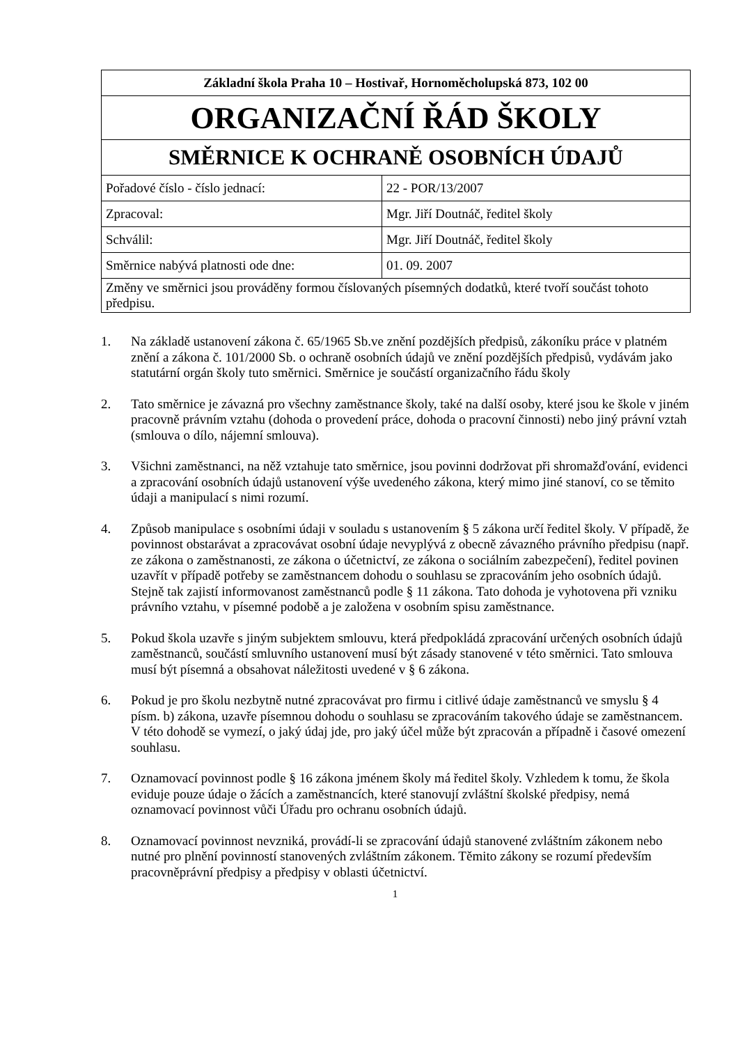| Základní škola Praha 10 – Hostivař, Hornoměcholupská 873, 102 00 | |
| ORGANIZAČNÍ ŘÁD ŠKOLY | |
| SMĚRNICE K OCHRANĚ OSOBNÍCH ÚDAJŮ | |
| Pořadové číslo - číslo jednací: | 22 - POR/13/2007 |
| Zpracoval: | Mgr. Jiří Doutnáč, ředitel školy |
| Schválil: | Mgr. Jiří Doutnáč, ředitel školy |
| Směrnice nabývá platnosti ode dne: | 01. 09. 2007 |
| Změny ve směrnici jsou prováděny formou číslovaných písemných dodatků, které tvoří součást tohoto předpisu. | |
1. Na základě ustanovení zákona č. 65/1965 Sb.ve znění pozdějších předpisů, zákoníku práce v platném znění a zákona č. 101/2000 Sb. o ochraně osobních údajů ve znění pozdějších předpisů, vydávám jako statutární orgán školy tuto směrnici. Směrnice je součástí organizačního řádu školy
2. Tato směrnice je závazná pro všechny zaměstnance školy, také na další osoby, které jsou ke škole v jiném pracovně právním vztahu (dohoda o provedení práce, dohoda o pracovní činnosti) nebo jiný právní vztah (smlouva o dílo, nájemní smlouva).
3. Všichni zaměstnanci, na něž vztahuje tato směrnice, jsou povinni dodržovat při shromažďování, evidenci a zpracování osobních údajů ustanovení výše uvedeného zákona, který mimo jiné stanoví, co se těmito údaji a manipulací s nimi rozumí.
4. Způsob manipulace s osobními údaji v souladu s ustanovením § 5 zákona určí ředitel školy. V případě, že povinnost obstarávat a zpracovávat osobní údaje nevyplývá z obecně závazného právního předpisu (např. ze zákona o zaměstnanosti, ze zákona o účetnictví, ze zákona o sociálním zabezpečení), ředitel povinen uzavřít v případě potřeby se zaměstnancem dohodu o souhlasu se zpracováním jeho osobních údajů. Stejně tak zajistí informovanost zaměstnanců podle § 11 zákona. Tato dohoda je vyhotovena při vzniku právního vztahu, v písemné podobě a je založena v osobním spisu zaměstnance.
5. Pokud škola uzavře s jiným subjektem smlouvu, která předpokládá zpracování určených osobních údajů zaměstnanců, součástí smluvního ustanovení musí být zásady stanovené v této směrnici. Tato smlouva musí být písemná a obsahovat náležitosti uvedené v § 6 zákona.
6. Pokud je pro školu nezbytně nutné zpracovávat pro firmu i citlivé údaje zaměstnanců ve smyslu § 4 písm. b) zákona, uzavře písemnou dohodu o souhlasu se zpracováním takového údaje se zaměstnancem. V této dohodě se vymezí, o jaký údaj jde, pro jaký účel může být zpracován a případně i časové omezení souhlasu.
7. Oznamovací povinnost podle § 16 zákona jménem školy má ředitel školy. Vzhledem k tomu, že škola eviduje pouze údaje o žácích a zaměstnancích, které stanovují zvláštní školské předpisy, nemá oznamovací povinnost vůči Úřadu pro ochranu osobních údajů.
8. Oznamovací povinnost nevzniká, provádí-li se zpracování údajů stanovené zvláštním zákonem nebo nutné pro plnění povinností stanovených zvláštním zákonem. Těmito zákony se rozumí především pracovněprávní předpisy a předpisy v oblasti účetnictví.
1